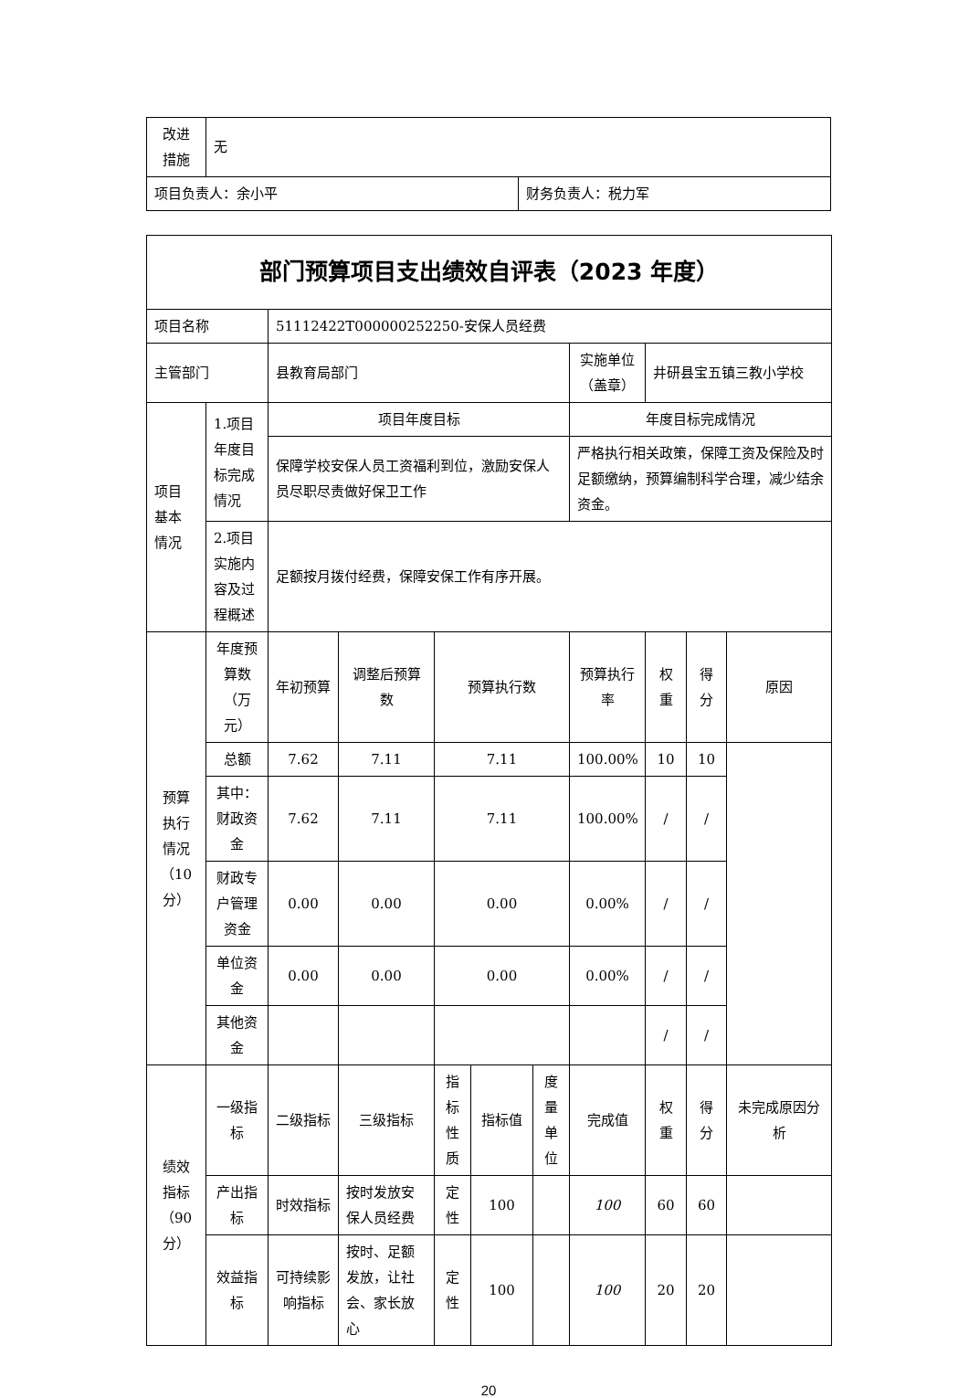| 改进 措施 | 无 | |
| 项目负责人：余小平 | | 财务负责人：税力军 |
| 部门预算项目支出绩效自评表（2023 年度） | | | | | | | | | | |
| 项目名称 | | 51112422T000000252250-安保人员经费 | | | | | | | | |
| 主管部门 | | 县教育局部门 | | | | | 实施单位（盖章） | 井研县宝五镇三教小学校 | | |
| 项目 基本 情况 | 1.项目年度目标完成情况 | 项目年度目标 | | | | | 年度目标完成情况 | | | |
| | | 保障学校安保人员工资福利到位，激励安保人员尽职尽责做好保卫工作 | | | | | 严格执行相关政策，保障工资及保险及时足额缴纳，预算编制科学合理，减少结余资金。 | | | |
| | 2.项目实施内容及过程概述 | 足额按月拨付经费，保障安保工作有序开展。 | | | | | | | | |
| 预算 执行 情况 （10 分） | 年度预算数（万元） | 年初预算 | 调整后预算数 | 预算执行数 | | | 预算执行率 | 权 重 | 得 分 | 原因 |
| | 总额 | 7.62 | 7.11 | 7.11 | | | 100.00% | 10 | 10 | |
| | 其中：财政资金 | 7.62 | 7.11 | 7.11 | | | 100.00% | / | / | |
| | 财政专户管理资金 | 0.00 | 0.00 | 0.00 | | | 0.00% | / | / | |
| | 单位资金 | 0.00 | 0.00 | 0.00 | | | 0.00% | / | / | |
| | 其他资金 | | | | | | | / | / | |
| 绩效 指标 （90 分） | 一级指标 | 二级指标 | 三级指标 | 指标性质 | 指标值 | 度量单位 | 完成值 | 权 重 | 得 分 | 未完成原因分析 |
| | 产出指标 | 时效指标 | 按时发放安保人员经费 | 定性 | 100 | | 100 | 60 | 60 | |
| | 效益指标 | 可持续影响指标 | 按时、足额发放，让社会、家长放心 | 定性 | 100 | | 100 | 20 | 20 | |
20